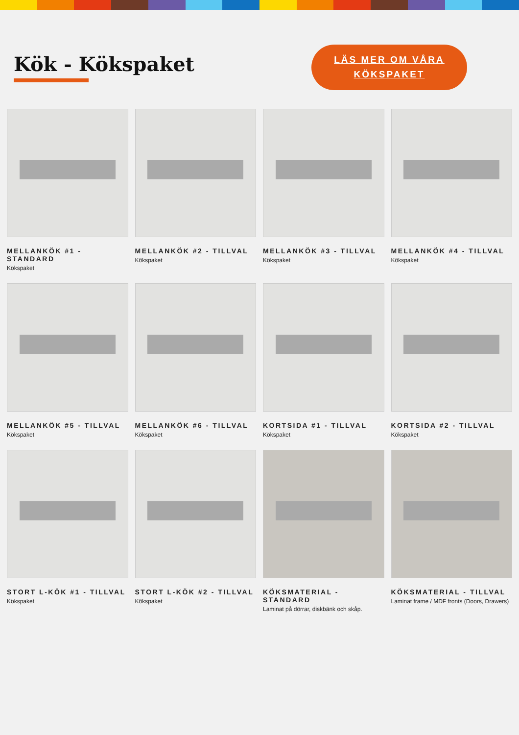Kök - Kökspaket
LÄS MER OM VÅRA
KÖKSPAKET
MELLANKÖK #1 - STANDARD
Kökspaket
MELLANKÖK #2 - TILLVAL
Kökspaket
MELLANKÖK #3 - TILLVAL
Kökspaket
MELLANKÖK #4 - TILLVAL
Kökspaket
MELLANKÖK #5 - TILLVAL
Kökspaket
MELLANKÖK #6 - TILLVAL
Kökspaket
KORTSIDA #1 - TILLVAL
Kökspaket
KORTSIDA #2 - TILLVAL
Kökspaket
STORT L-KÖK #1 - TILLVAL
Kökspaket
STORT L-KÖK #2 - TILLVAL
Kökspaket
KÖKSMATERIAL - STANDARD
Laminat på dörrar, diskbänk och skåp.
KÖKSMATERIAL - TILLVAL
Laminat frame / MDF fronts (Doors, Drawers)